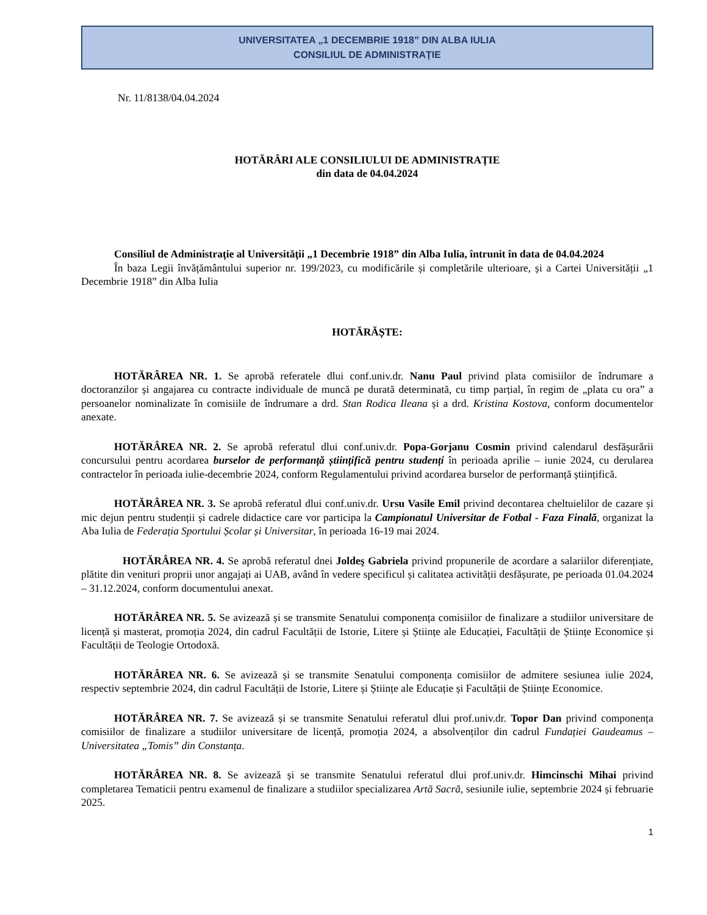UNIVERSITATEA „1 DECEMBRIE 1918” DIN ALBA IULIA
CONSILIUL DE ADMINISTRAȚIE
Nr. 11/8138/04.04.2024
HOTĂRÂRI ALE CONSILIULUI DE ADMINISTRAȚIE
din data de 04.04.2024
Consiliul de Administrație al Universității „1 Decembrie 1918” din Alba Iulia, întrunit în data de 04.04.2024
În baza Legii învățământului superior nr. 199/2023, cu modificările și completările ulterioare, și a Cartei Universității „1 Decembrie 1918” din Alba Iulia
HOTĂRĂȘTE:
HOTĂRÂREA NR. 1. Se aprobă referatele dlui conf.univ.dr. Nanu Paul privind plata comisiilor de îndrumare a doctoranzilor și angajarea cu contracte individuale de muncă pe durată determinată, cu timp parțial, în regim de „plata cu ora” a persoanelor nominalizate în comisiile de îndrumare a drd. Stan Rodica Ileana și a drd. Kristina Kostova, conform documentelor anexate.
HOTĂRÂREA NR. 2. Se aprobă referatul dlui conf.univ.dr. Popa-Gorjanu Cosmin privind calendarul desfășurării concursului pentru acordarea burselor de performanță științifică pentru studenți în perioada aprilie – iunie 2024, cu derularea contractelor în perioada iulie-decembrie 2024, conform Regulamentului privind acordarea burselor de performanță științifică.
HOTĂRÂREA NR. 3. Se aprobă referatul dlui conf.univ.dr. Ursu Vasile Emil privind decontarea cheltuielilor de cazare și mic dejun pentru studenții și cadrele didactice care vor participa la Campionatul Universitar de Fotbal - Faza Finală, organizat la Aba Iulia de Federația Sportului Școlar și Universitar, în perioada 16-19 mai 2024.
HOTĂRÂREA NR. 4. Se aprobă referatul dnei Joldeş Gabriela privind propunerile de acordare a salariilor diferențiate, plătite din venituri proprii unor angajați ai UAB, având în vedere specificul și calitatea activității desfășurate, pe perioada 01.04.2024 – 31.12.2024, conform documentului anexat.
HOTĂRÂREA NR. 5. Se avizează și se transmite Senatului componența comisiilor de finalizare a studiilor universitare de licență și masterat, promoția 2024, din cadrul Facultății de Istorie, Litere și Științe ale Educației, Facultății de Științe Economice și Facultății de Teologie Ortodoxă.
HOTĂRÂREA NR. 6. Se avizează și se transmite Senatului componența comisiilor de admitere sesiunea iulie 2024, respectiv septembrie 2024, din cadrul Facultății de Istorie, Litere și Științe ale Educație și Facultății de Științe Economice.
HOTĂRÂREA NR. 7. Se avizează și se transmite Senatului referatul dlui prof.univ.dr. Topor Dan privind componența comisiilor de finalizare a studiilor universitare de licență, promoția 2024, a absolvenților din cadrul Fundației Gaudeamus – Universitatea „Tomis” din Constanța.
HOTĂRÂREA NR. 8. Se avizează și se transmite Senatului referatul dlui prof.univ.dr. Himcinschi Mihai privind completarea Tematicii pentru examenul de finalizare a studiilor specializarea Artă Sacră, sesiunile iulie, septembrie 2024 și februarie 2025.
1